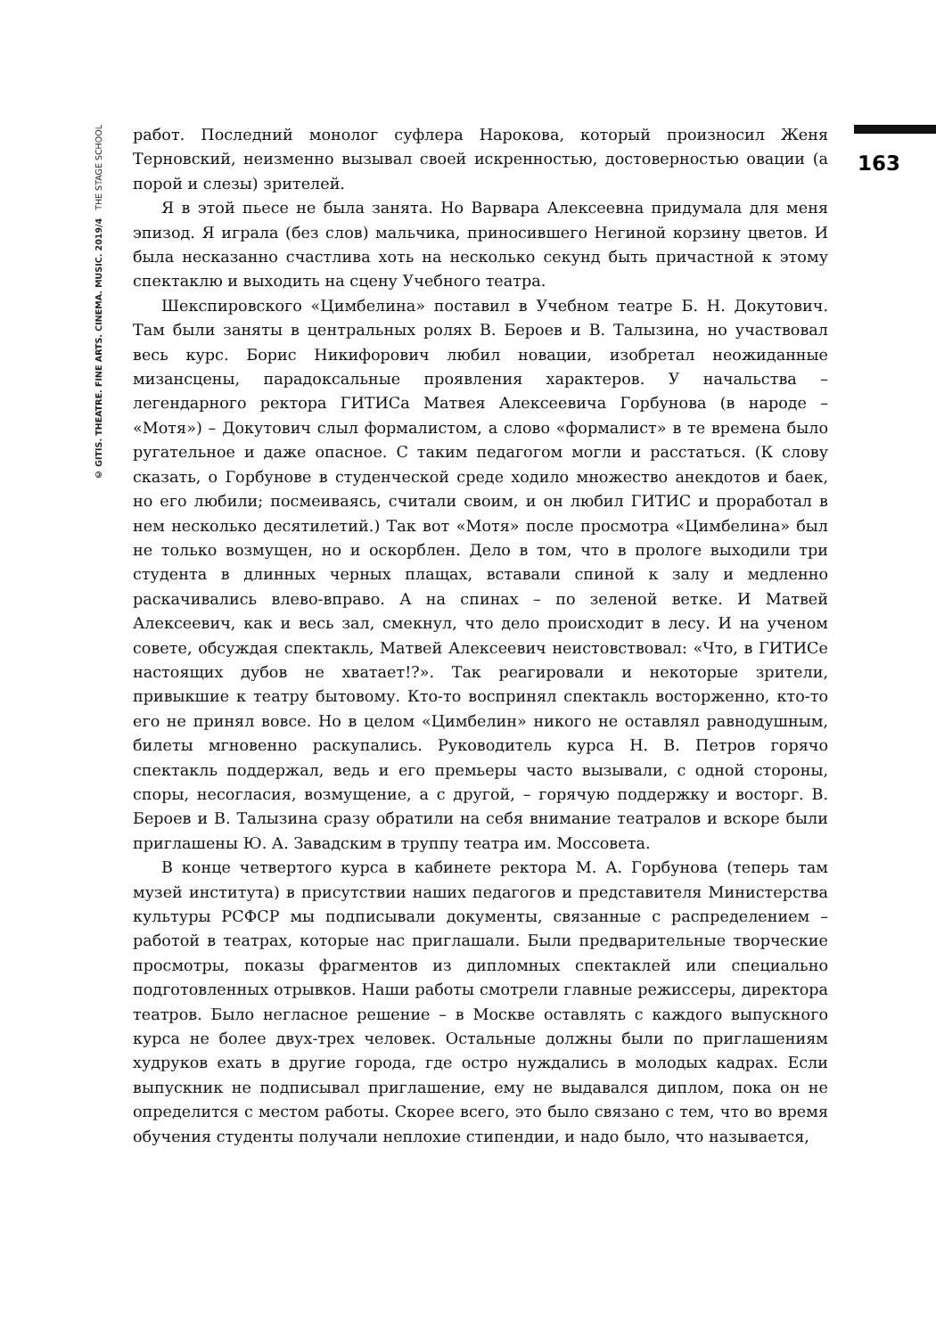© GITIS. THEATRE. FINE ARTS. CINEMA. MUSIC. 2019/4 THE STAGE SCHOOL
163
работ. Последний монолог суфлера Нарокова, который произносил Женя Терновский, неизменно вызывал своей искренностью, достоверностью овации (а порой и слезы) зрителей.
Я в этой пьесе не была занята. Но Варвара Алексеевна придумала для меня эпизод. Я играла (без слов) мальчика, приносившего Негиной корзину цветов. И была несказанно счастлива хоть на несколько секунд быть причастной к этому спектаклю и выходить на сцену Учебного театра.
Шекспировского «Цимбелина» поставил в Учебном театре Б. Н. Докутович. Там были заняты в центральных ролях В. Бероев и В. Талызина, но участвовал весь курс. Борис Никифорович любил новации, изобретал неожиданные мизансцены, парадоксальные проявления характеров. У начальства – легендарного ректора ГИТИСа Матвея Алексеевича Горбунова (в народе – «Мотя») – Докутович слыл формалистом, а слово «формалист» в те времена было ругательное и даже опасное. С таким педагогом могли и расстаться. (К слову сказать, о Горбунове в студенческой среде ходило множество анекдотов и баек, но его любили; посмеиваясь, считали своим, и он любил ГИТИС и проработал в нем несколько десятилетий.) Так вот «Мотя» после просмотра «Цимбелина» был не только возмущен, но и оскорблен. Дело в том, что в прологе выходили три студента в длинных черных плащах, вставали спиной к залу и медленно раскачивались влево-вправо. А на спинах – по зеленой ветке. И Матвей Алексеевич, как и весь зал, смекнул, что дело происходит в лесу. И на ученом совете, обсуждая спектакль, Матвей Алексеевич неистовствовал: «Что, в ГИТИСе настоящих дубов не хватает!?». Так реагировали и некоторые зрители, привыкшие к театру бытовому. Кто-то воспринял спектакль восторженно, кто-то его не принял вовсе. Но в целом «Цимбелин» никого не оставлял равнодушным, билеты мгновенно раскупались. Руководитель курса Н. В. Петров горячо спектакль поддержал, ведь и его премьеры часто вызывали, с одной стороны, споры, несогласия, возмущение, а с другой, – горячую поддержку и восторг. В. Бероев и В. Талызина сразу обратили на себя внимание театралов и вскоре были приглашены Ю. А. Завадским в труппу театра им. Моссовета.
В конце четвертого курса в кабинете ректора М. А. Горбунова (теперь там музей института) в присутствии наших педагогов и представителя Министерства культуры РСФСР мы подписывали документы, связанные с распределением – работой в театрах, которые нас приглашали. Были предварительные творческие просмотры, показы фрагментов из дипломных спектаклей или специально подготовленных отрывков. Наши работы смотрели главные режиссеры, директора театров. Было негласное решение – в Москве оставлять с каждого выпускного курса не более двух-трех человек. Остальные должны были по приглашениям худруков ехать в другие города, где остро нуждались в молодых кадрах. Если выпускник не подписывал приглашение, ему не выдавался диплом, пока он не определится с местом работы. Скорее всего, это было связано с тем, что во время обучения студенты получали неплохие стипендии, и надо было, что называется,